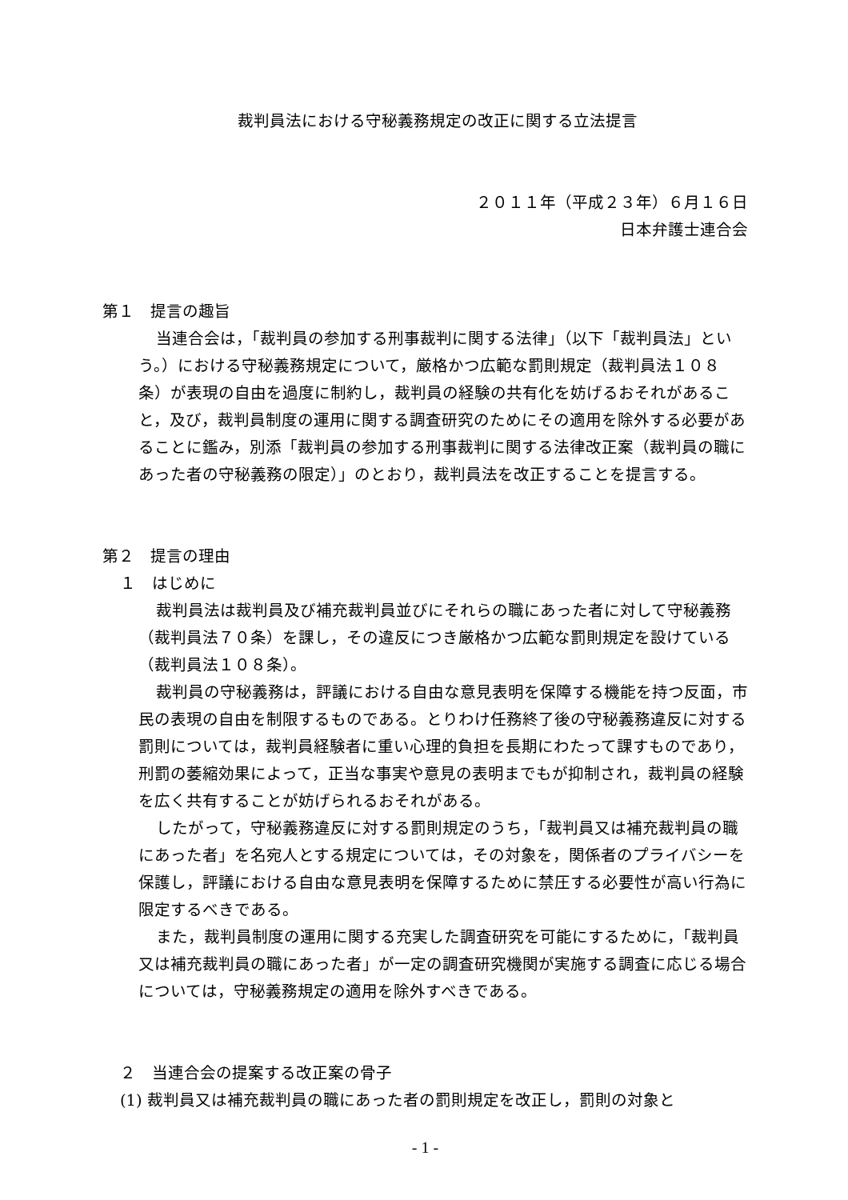裁判員法における守秘義務規定の改正に関する立法提言
２０１１年（平成２３年）６月１６日
日本弁護士連合会
第１　提言の趣旨
当連合会は，「裁判員の参加する刑事裁判に関する法律」（以下「裁判員法」という。）における守秘義務規定について，厳格かつ広範な罰則規定（裁判員法１０８条）が表現の自由を過度に制約し，裁判員の経験の共有化を妨げるおそれがあること，及び，裁判員制度の運用に関する調査研究のためにその適用を除外する必要があることに鑑み，別添「裁判員の参加する刑事裁判に関する法律改正案（裁判員の職にあった者の守秘義務の限定）」のとおり，裁判員法を改正することを提言する。
第２　提言の理由
１　はじめに
裁判員法は裁判員及び補充裁判員並びにそれらの職にあった者に対して守秘義務（裁判員法７０条）を課し，その違反につき厳格かつ広範な罰則規定を設けている（裁判員法１０８条）。
裁判員の守秘義務は，評議における自由な意見表明を保障する機能を持つ反面，市民の表現の自由を制限するものである。とりわけ任務終了後の守秘義務違反に対する罰則については，裁判員経験者に重い心理的負担を長期にわたって課すものであり，刑罰の萎縮効果によって，正当な事実や意見の表明までもが抑制され，裁判員の経験を広く共有することが妨げられるおそれがある。
したがって，守秘義務違反に対する罰則規定のうち，「裁判員又は補充裁判員の職にあった者」を名宛人とする規定については，その対象を，関係者のプライバシーを保護し，評議における自由な意見表明を保障するために禁圧する必要性が高い行為に限定するべきである。
また，裁判員制度の運用に関する充実した調査研究を可能にするために，「裁判員又は補充裁判員の職にあった者」が一定の調査研究機関が実施する調査に応じる場合については，守秘義務規定の適用を除外すべきである。
２　当連合会の提案する改正案の骨子
(1) 裁判員又は補充裁判員の職にあった者の罰則規定を改正し，罰則の対象と
- 1 -